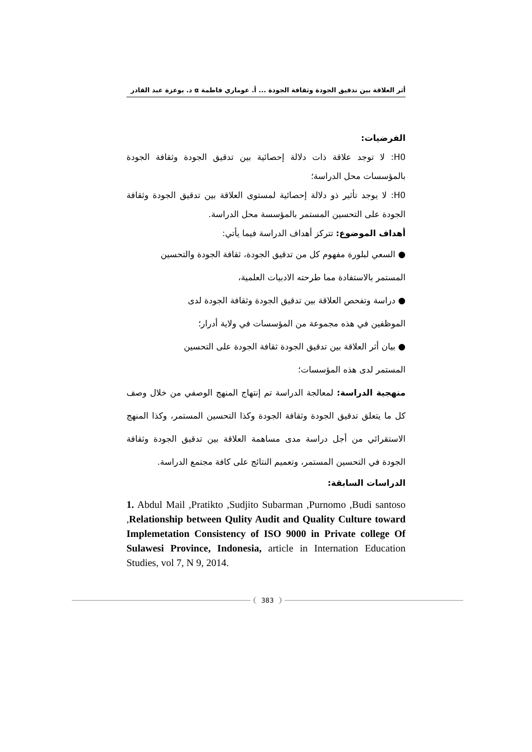أثر العلاقة بين تدقيق الجودة وثقافة الجودة ... أ. عوماري فاطمة α د. بوعزة عبد القادر
الفرضيات:
H0: لا توجد علاقة ذات دلالة إحصائية بين تدقيق الجودة وثقافة الجودة بالمؤسسات محل الدراسة؛
H0: لا يوجد تأثير ذو دلالة إحصائية لمستوى العلاقة بين تدقيق الجودة وثقافة الجودة على التحسين المستمر بالمؤسسة محل الدراسة.
أهداف الموضوع: تتركز أهداف الدراسة فيما يأتي:
● السعي لبلورة مفهوم كل من تدقيق الجودة، ثقافة الجودة والتحسين
المستمر بالاستفادة مما طرحته الادبيات العلمية،
● دراسة وتفحص العلاقة بين تدقيق الجودة وثقافة الجودة لدى
الموظفين في هذه مجموعة من المؤسسات في ولاية أدرار؛
● بيان أثر العلاقة بين تدقيق الجودة ثقافة الجودة على التحسين
المستمر لدى هذه المؤسسات؛
منهجية الدراسة: لمعالجة الدراسة تم إنتهاج المنهج الوصفي من خلال وصف كل ما يتعلق تدقيق الجودة وثقافة الجودة وكذا التحسين المستمر، وكذا المنهج الاستقرائي من أجل دراسة مدى مساهمة العلاقة بين تدقيق الجودة وثقافة الجودة في التحسين المستمر، وتعميم النتائج على كافة مجتمع الدراسة.
الدراسات السابقة:
1. Abdul Mail ,Pratikto ,Sudjito Subarman ,Purnomo ,Budi santoso ,Relationship between Qulity Audit and Quality Culture toward Implemetation Consistency of ISO 9000 in Private college Of Sulawesi Province, Indonesia, article in Internation Education Studies, vol 7, N 9, 2014.
383